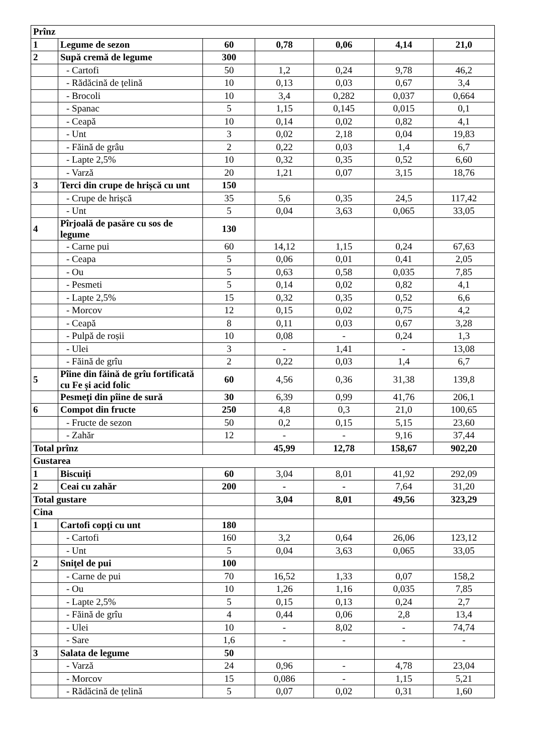| Prînz | | | | | | |
| 1 | Legume de sezon | 60 | 0,78 | 0,06 | 4,14 | 21,0 |
| 2 | Supă cremă de legume | 300 | | | | |
| | - Cartofi | 50 | 1,2 | 0,24 | 9,78 | 46,2 |
| | - Rădăcină de țelină | 10 | 0,13 | 0,03 | 0,67 | 3,4 |
| | - Brocoli | 10 | 3,4 | 0,282 | 0,037 | 0,664 |
| | - Spanac | 5 | 1,15 | 0,145 | 0,015 | 0,1 |
| | - Ceapă | 10 | 0,14 | 0,02 | 0,82 | 4,1 |
| | - Unt | 3 | 0,02 | 2,18 | 0,04 | 19,83 |
| | - Făină de grâu | 2 | 0,22 | 0,03 | 1,4 | 6,7 |
| | - Lapte 2,5% | 10 | 0,32 | 0,35 | 0,52 | 6,60 |
| | - Varză | 20 | 1,21 | 0,07 | 3,15 | 18,76 |
| 3 | Terci din crupe de hrișcă cu unt | 150 | | | | |
| | - Crupe de hrișcă | 35 | 5,6 | 0,35 | 24,5 | 117,42 |
| | - Unt | 5 | 0,04 | 3,63 | 0,065 | 33,05 |
| 4 | Pîrjoală de pasăre cu sos de legume | 130 | | | | |
| | - Carne pui | 60 | 14,12 | 1,15 | 0,24 | 67,63 |
| | - Ceapa | 5 | 0,06 | 0,01 | 0,41 | 2,05 |
| | - Ou | 5 | 0,63 | 0,58 | 0,035 | 7,85 |
| | - Pesmeti | 5 | 0,14 | 0,02 | 0,82 | 4,1 |
| | - Lapte 2,5% | 15 | 0,32 | 0,35 | 0,52 | 6,6 |
| | - Morcov | 12 | 0,15 | 0,02 | 0,75 | 4,2 |
| | - Ceapă | 8 | 0,11 | 0,03 | 0,67 | 3,28 |
| | - Pulpă de roșii | 10 | 0,08 | - | 0,24 | 1,3 |
| | - Ulei | 3 | - | 1,41 | - | 13,08 |
| | - Făină de grîu | 2 | 0,22 | 0,03 | 1,4 | 6,7 |
| 5 | Pîine din făină de grîu fortificată cu Fe și acid folic | 60 | 4,56 | 0,36 | 31,38 | 139,8 |
| | Pesmeţi din pîine de sură | 30 | 6,39 | 0,99 | 41,76 | 206,1 |
| 6 | Compot din fructe | 250 | 4,8 | 0,3 | 21,0 | 100,65 |
| | - Fructe de sezon | 50 | 0,2 | 0,15 | 5,15 | 23,60 |
| | - Zahăr | 12 | - | - | 9,16 | 37,44 |
| Total prînz | | | 45,99 | 12,78 | 158,67 | 902,20 |
| Gustarea | | | | | | |
| 1 | Biscuiți | 60 | 3,04 | 8,01 | 41,92 | 292,09 |
| 2 | Ceai cu zahăr | 200 | - | - | 7,64 | 31,20 |
| Total gustare | | | 3,04 | 8,01 | 49,56 | 323,29 |
| Cina | | | | | | |
| 1 | Cartofi copţi cu unt | 180 | | | | |
| | - Cartofi | 160 | 3,2 | 0,64 | 26,06 | 123,12 |
| | - Unt | 5 | 0,04 | 3,63 | 0,065 | 33,05 |
| 2 | Sniţel de pui | 100 | | | | |
| | - Carne de pui | 70 | 16,52 | 1,33 | 0,07 | 158,2 |
| | - Ou | 10 | 1,26 | 1,16 | 0,035 | 7,85 |
| | - Lapte 2,5% | 5 | 0,15 | 0,13 | 0,24 | 2,7 |
| | - Făină de grîu | 4 | 0,44 | 0,06 | 2,8 | 13,4 |
| | - Ulei | 10 | - | 8,02 | - | 74,74 |
| | - Sare | 1,6 | - | - | - | - |
| 3 | Salata de legume | 50 | | | | |
| | - Varză | 24 | 0,96 | - | 4,78 | 23,04 |
| | - Morcov | 15 | 0,086 | - | 1,15 | 5,21 |
| | - Rădăcină de țelină | 5 | 0,07 | 0,02 | 0,31 | 1,60 |